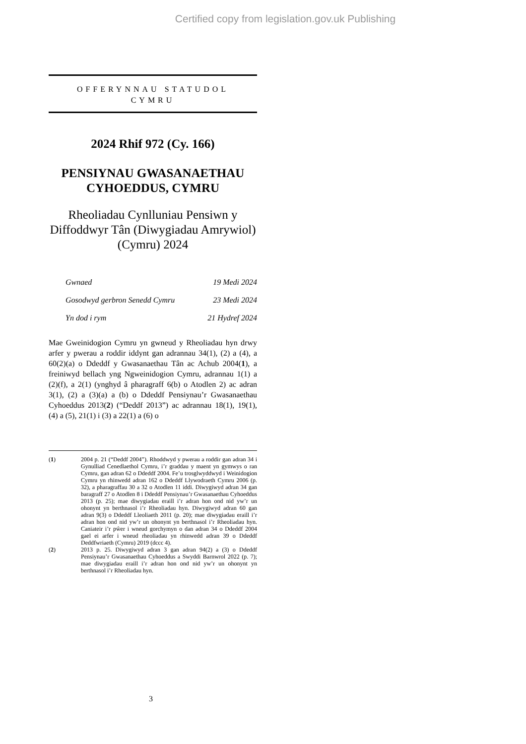Certified copy from legislation.gov.uk Publishing
OFFERYNNAU STATUDOL
CYMRU
2024 Rhif 972 (Cy. 166)
PENSIYNAU GWASANAETHAU CYHOEDDUS, CYMRU
Rheoliadau Cynlluniau Pensiwn y Diffoddwyr Tân (Diwygiadau Amrywiol) (Cymru) 2024
Gwnaed 19 Medi 2024
Gosodwyd gerbron Senedd Cymru 23 Medi 2024
Yn dod i rym 21 Hydref 2024
Mae Gweinidogion Cymru yn gwneud y Rheoliadau hyn drwy arfer y pwerau a roddir iddynt gan adrannau 34(1), (2) a (4), a 60(2)(a) o Ddeddf y Gwasanaethau Tân ac Achub 2004(1), a freiniwyd bellach yng Ngweinidogion Cymru, adrannau 1(1) a (2)(f), a 2(1) (ynghyd â pharagraff 6(b) o Atodlen 2) ac adran 3(1), (2) a (3)(a) a (b) o Ddeddf Pensiynau’r Gwasanaethau Cyhoeddus 2013(2) (“Deddf 2013”) ac adrannau 18(1), 19(1), (4) a (5), 21(1) i (3) a 22(1) a (6) o
(1) 2004 p. 21 (“Deddf 2004”). Rhoddwyd y pwerau a roddir gan adran 34 i Gynulliad Cenedlaethol Cymru, i’r graddau y maent yn gymwys o ran Cymru, gan adran 62 o Ddeddf 2004. Fe’u trosglwyddwyd i Weinidogion Cymru yn rhinwedd adran 162 o Ddeddf Llywodraeth Cymru 2006 (p. 32), a pharagraffau 30 a 32 o Atodlen 11 iddi. Diwygiwyd adran 34 gan baragraff 27 o Atodlen 8 i Ddeddf Pensiynau’r Gwasanaethau Cyhoeddus 2013 (p. 25); mae diwygiadau eraill i’r adran hon ond nid yw’r un ohonynt yn berthnasol i’r Rheoliadau hyn. Diwygiwyd adran 60 gan adran 9(3) o Ddeddf Lleoliaeth 2011 (p. 20); mae diwygiadau eraill i’r adran hon ond nid yw’r un ohonynt yn berthnasol i’r Rheoliadau hyn. Caniateir i’r pŵer i wneud gorchymyn o dan adran 34 o Ddeddf 2004 gael ei arfer i wneud rheoliadau yn rhinwedd adran 39 o Ddeddf Deddfwriaeth (Cymru) 2019 (dccc 4).
(2) 2013 p. 25. Diwygiwyd adran 3 gan adran 94(2) a (3) o Ddeddf Pensiynau’r Gwasanaethau Cyhoeddus a Swyddi Barnwrol 2022 (p. 7); mae diwygiadau eraill i’r adran hon ond nid yw’r un ohonynt yn berthnasol i’r Rheoliadau hyn.
3